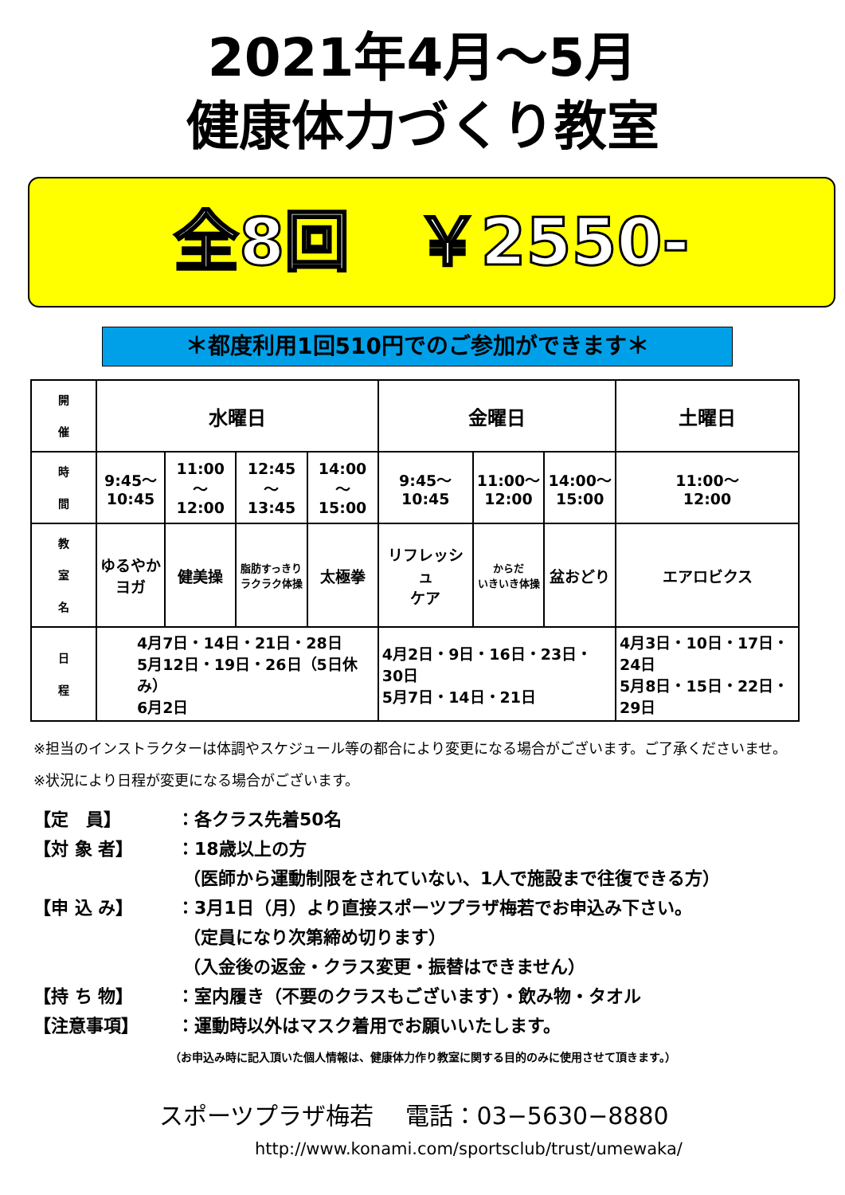2021年4月～5月
健康体力づくり教室
全8回　￥2550-
＊都度利用1回510円でのご参加ができます＊
| 開 催 | 水曜日 | | | | 金曜日 | | | 土曜日 |
| 時 間 | 9:45～ 10:45 | 11:00～ 12:00 | 12:45～ 13:45 | 14:00～ 15:00 | 9:45～ 10:45 | 11:00～ 12:00 | 14:00～ 15:00 | 11:00～ 12:00 |
| 教 室 名 | ゆるやか ヨガ | 健美操 | 脂肪すっきり ラクラク体操 | 太極拳 | リフレッシュ ケア | からだ いきいき体操 | 盆おどり | エアロビクス |
| 日 程 | 4月7日・14日・21日・28日 5月12日・19日・26日（5日休み） 6月2日 | | | | 4月2日・9日・16日・23日・30日 5月7日・14日・21日 | | | 4月3日・10日・17日・24日 5月8日・15日・22日・29日 |
※担当のインストラクターは体調やスケジュール等の都合により変更になる場合がございます。ご了承くださいませ。
※状況により日程が変更になる場合がございます。
【定　員】 ：各クラス先着50名
【対 象 者】 ：18歳以上の方
（医師から運動制限をされていない、1人で施設まで往復できる方）
【申 込 み】 ：3月1日（月）より直接スポーツプラザ梅若でお申込み下さい。
（定員になり次第締め切ります）
（入金後の返金・クラス変更・振替はできません）
【持 ち 物】 ：室内履き（不要のクラスもございます）・飲み物・タオル
【注意事項】 ：運動時以外はマスク着用でお願いいたします。
（お申込み時に記入頂いた個人情報は、健康体力作り教室に関する目的のみに使用させて頂きます。）
スポーツプラザ梅若　 電話：03−5630−8880
http://www.konami.com/sportsclub/trust/umewaka/